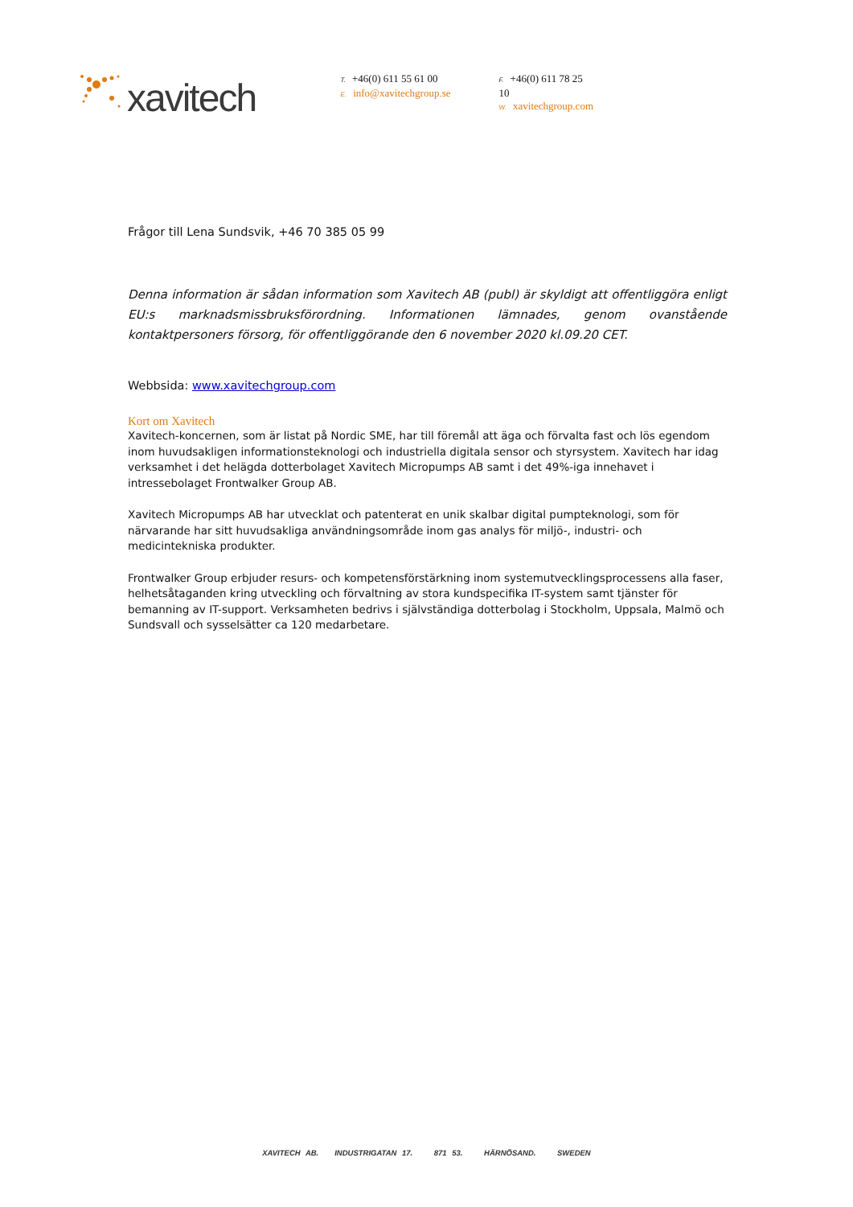xavitech
T. +46(0) 611 55 61 00
E. info@xavitechgroup.se
F. +46(0) 611 78 25 10
W. xavitechgroup.com
Frågor till Lena Sundsvik, +46 70 385 05 99
Denna information är sådan information som Xavitech AB (publ) är skyldigt att offentliggöra enligt EU:s marknadsmissbruksförordning. Informationen lämnades, genom ovanstående kontaktpersoners försorg, för offentliggörande den 6 november 2020 kl.09.20 CET.
Webbsida: www.xavitechgroup.com
Kort om Xavitech
Xavitech-koncernen, som är listat på Nordic SME, har till föremål att äga och förvalta fast och lös egendom inom huvudsakligen informationsteknologi och industriella digitala sensor och styrsystem. Xavitech har idag verksamhet i det helägda dotterbolaget Xavitech Micropumps AB samt i det 49%-iga innehavet i intressebolaget Frontwalker Group AB.
Xavitech Micropumps AB har utvecklat och patenterat en unik skalbar digital pumpteknologi, som för närvarande har sitt huvudsakliga användningsområde inom gas analys för miljö-, industri- och medicintekniska produkter.
Frontwalker Group erbjuder resurs- och kompetensförstärkning inom systemutvecklingsprocessens alla faser, helhetsåtaganden kring utveckling och förvaltning av stora kundspecifika IT-system samt tjänster för bemanning av IT-support. Verksamheten bedrivs i självständiga dotterbolag i Stockholm, Uppsala, Malmö och Sundsvall och sysselsätter ca 120 medarbetare.
XAVITECH AB. INDUSTRIGATAN 17. 871 53. HÄRNÖSAND. SWEDEN